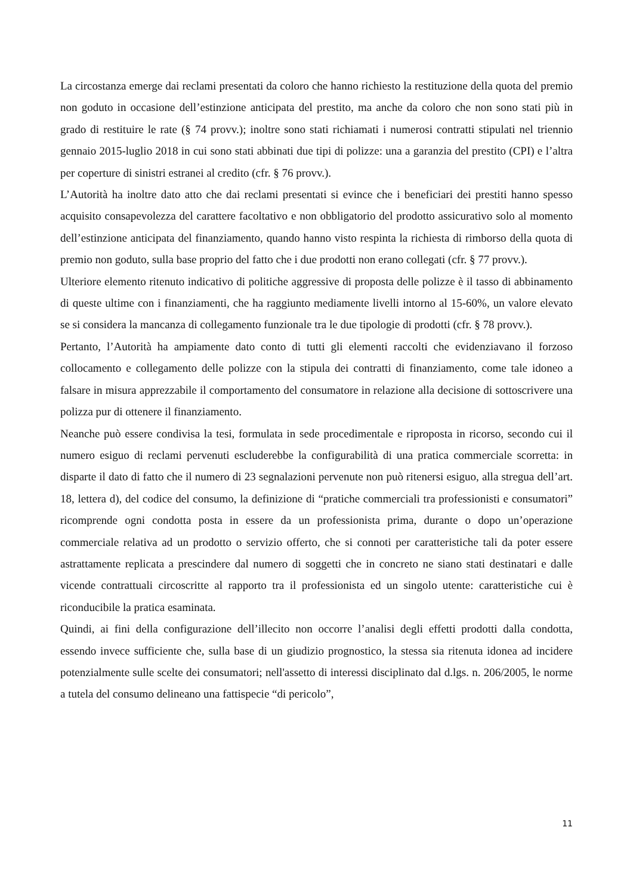La circostanza emerge dai reclami presentati da coloro che hanno richiesto la restituzione della quota del premio non goduto in occasione dell’estinzione anticipata del prestito, ma anche da coloro che non sono stati più in grado di restituire le rate (§ 74 provv.); inoltre sono stati richiamati i numerosi contratti stipulati nel triennio gennaio 2015-luglio 2018 in cui sono stati abbinati due tipi di polizze: una a garanzia del prestito (CPI) e l’altra per coperture di sinistri estranei al credito (cfr. § 76 provv.).
L’Autorità ha inoltre dato atto che dai reclami presentati si evince che i beneficiari dei prestiti hanno spesso acquisito consapevolezza del carattere facoltativo e non obbligatorio del prodotto assicurativo solo al momento dell’estinzione anticipata del finanziamento, quando hanno visto respinta la richiesta di rimborso della quota di premio non goduto, sulla base proprio del fatto che i due prodotti non erano collegati (cfr. § 77 provv.).
Ulteriore elemento ritenuto indicativo di politiche aggressive di proposta delle polizze è il tasso di abbinamento di queste ultime con i finanziamenti, che ha raggiunto mediamente livelli intorno al 15-60%, un valore elevato se si considera la mancanza di collegamento funzionale tra le due tipologie di prodotti (cfr. § 78 provv.).
Pertanto, l’Autorità ha ampiamente dato conto di tutti gli elementi raccolti che evidenziavano il forzoso collocamento e collegamento delle polizze con la stipula dei contratti di finanziamento, come tale idoneo a falsare in misura apprezzabile il comportamento del consumatore in relazione alla decisione di sottoscrivere una polizza pur di ottenere il finanziamento.
Neanche può essere condivisa la tesi, formulata in sede procedimentale e riproposta in ricorso, secondo cui il numero esiguo di reclami pervenuti escluderebbe la configurabilità di una pratica commerciale scorretta: in disparte il dato di fatto che il numero di 23 segnalazioni pervenute non può ritenersi esiguo, alla stregua dell’art. 18, lettera d), del codice del consumo, la definizione di “pratiche commerciali tra professionisti e consumatori” ricomprende ogni condotta posta in essere da un professionista prima, durante o dopo un’operazione commerciale relativa ad un prodotto o servizio offerto, che si connoti per caratteristiche tali da poter essere astrattamente replicata a prescindere dal numero di soggetti che in concreto ne siano stati destinatari e dalle vicende contrattuali circoscritte al rapporto tra il professionista ed un singolo utente: caratteristiche cui è riconducibile la pratica esaminata.
Quindi, ai fini della configurazione dell’illecito non occorre l’analisi degli effetti prodotti dalla condotta, essendo invece sufficiente che, sulla base di un giudizio prognostico, la stessa sia ritenuta idonea ad incidere potenzialmente sulle scelte dei consumatori; nell'assetto di interessi disciplinato dal d.lgs. n. 206/2005, le norme a tutela del consumo delineano una fattispecie “di pericolo”,
11